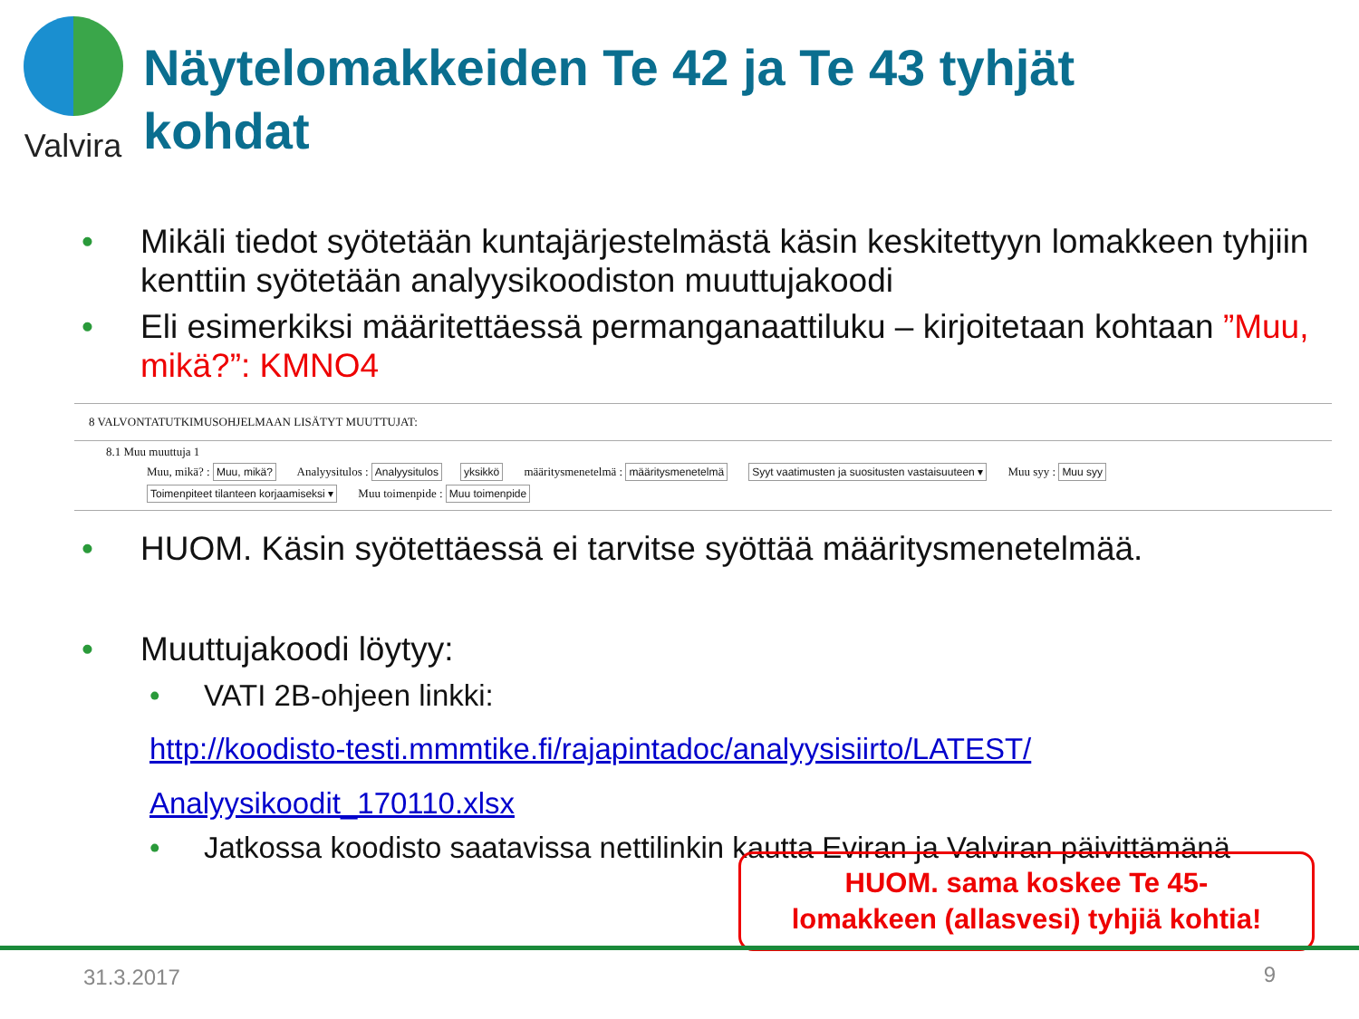Valvira
Näytelomakkeiden Te 42 ja Te 43 tyhjät
kohdat
• Mikäli tiedot syötetään kuntajärjestelmästä käsin keskitettyyn lomakkeen tyhjiin kenttiin syötetään analyysikoodiston muuttujakoodi
• Eli esimerkiksi määritettäessä permanganaattiluku – kirjoitetaan kohtaan ”Muu, mikä?”: KMNO4
8 VALVONTATUTKIMUSOHJELMAAN LISÄTYT MUUTTUJAT:
8.1 Muu muuttuja 1
Muu, mikä? : Muu, mikä? Analyysitulos : Analyysitulos yksikkö määritysmenetelmä : määritysmenetelmä Syyt vaatimusten ja suositusten vastaisuuteen ▾ Muu syy : Muu syy
Toimenpiteet tilanteen korjaamiseksi ▾ Muu toimenpide : Muu toimenpide
• HUOM. Käsin syötettäessä ei tarvitse syöttää määritysmenetelmää.
• Muuttujakoodi löytyy:
• VATI 2B-ohjeen linkki:
http://koodisto-testi.mmmtike.fi/rajapintadoc/analyysisiirto/LATEST/
Analyysikoodit_170110.xlsx
• Jatkossa koodisto saatavissa nettilinkin kautta Eviran ja Valviran päivittämänä
HUOM. sama koskee Te 45-
lomakkeen (allasvesi) tyhjiä kohtia!
31.3.2017 9